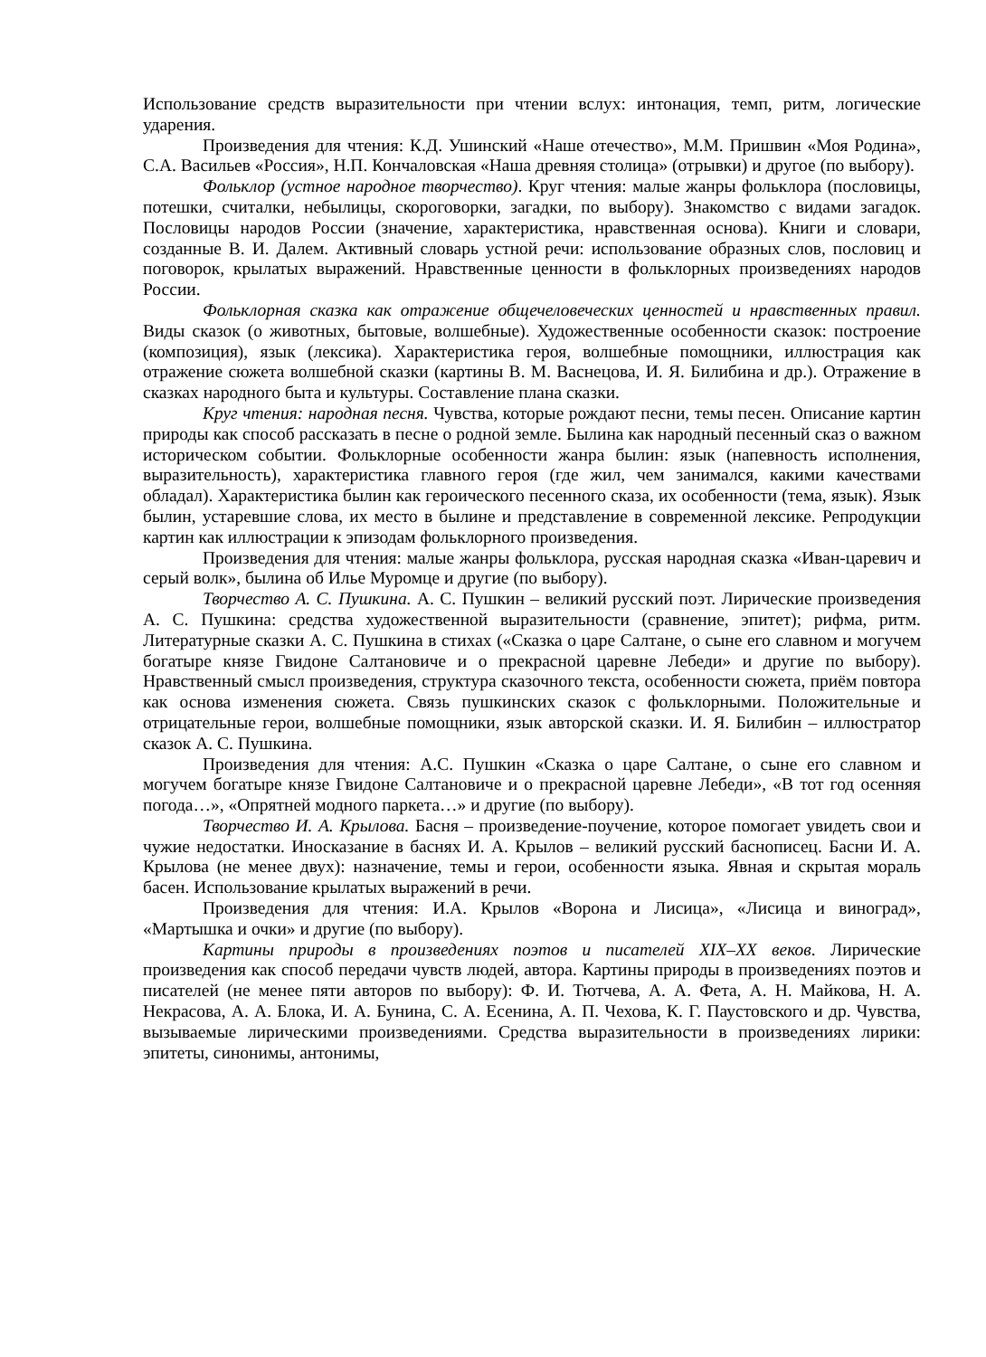Использование средств выразительности при чтении вслух: интонация, темп, ритм, логические ударения.
Произведения для чтения: К.Д. Ушинский «Наше отечество», М.М. Пришвин «Моя Родина», С.А. Васильев «Россия», Н.П. Кончаловская «Наша древняя столица» (отрывки) и другое (по выбору).
Фольклор (устное народное творчество). Круг чтения: малые жанры фольклора (пословицы, потешки, считалки, небылицы, скороговорки, загадки, по выбору). Знакомство с видами загадок. Пословицы народов России (значение, характеристика, нравственная основа). Книги и словари, созданные В. И. Далем. Активный словарь устной речи: использование образных слов, пословиц и поговорок, крылатых выражений. Нравственные ценности в фольклорных произведениях народов России.
Фольклорная сказка как отражение общечеловеческих ценностей и нравственных правил. Виды сказок (о животных, бытовые, волшебные). Художественные особенности сказок: построение (композиция), язык (лексика). Характеристика героя, волшебные помощники, иллюстрация как отражение сюжета волшебной сказки (картины В. М. Васнецова, И. Я. Билибина и др.). Отражение в сказках народного быта и культуры. Составление плана сказки.
Круг чтения: народная песня. Чувства, которые рождают песни, темы песен. Описание картин природы как способ рассказать в песне о родной земле. Былина как народный песенный сказ о важном историческом событии. Фольклорные особенности жанра былин: язык (напевность исполнения, выразительность), характеристика главного героя (где жил, чем занимался, какими качествами обладал). Характеристика былин как героического песенного сказа, их особенности (тема, язык). Язык былин, устаревшие слова, их место в былине и представление в современной лексике. Репродукции картин как иллюстрации к эпизодам фольклорного произведения.
Произведения для чтения: малые жанры фольклора, русская народная сказка «Иван-царевич и серый волк», былина об Илье Муромце и другие (по выбору).
Творчество А. С. Пушкина. А. С. Пушкин – великий русский поэт. Лирические произведения А. С. Пушкина: средства художественной выразительности (сравнение, эпитет); рифма, ритм. Литературные сказки А. С. Пушкина в стихах («Сказка о царе Салтане, о сыне его славном и могучем богатыре князе Гвидоне Салтановиче и о прекрасной царевне Лебеди» и другие по выбору). Нравственный смысл произведения, структура сказочного текста, особенности сюжета, приём повтора как основа изменения сюжета. Связь пушкинских сказок с фольклорными. Положительные и отрицательные герои, волшебные помощники, язык авторской сказки. И. Я. Билибин – иллюстратор сказок А. С. Пушкина.
Произведения для чтения: А.С. Пушкин «Сказка о царе Салтане, о сыне его славном и могучем богатыре князе Гвидоне Салтановиче и о прекрасной царевне Лебеди», «В тот год осенняя погода…», «Опрятней модного паркета…» и другие (по выбору).
Творчество И. А. Крылова. Басня – произведение-поучение, которое помогает увидеть свои и чужие недостатки. Иносказание в баснях И. А. Крылов – великий русский баснописец. Басни И. А. Крылова (не менее двух): назначение, темы и герои, особенности языка. Явная и скрытая мораль басен. Использование крылатых выражений в речи.
Произведения для чтения: И.А. Крылов «Ворона и Лисица», «Лисица и виноград», «Мартышка и очки» и другие (по выбору).
Картины природы в произведениях поэтов и писателей XIX–XX веков. Лирические произведения как способ передачи чувств людей, автора. Картины природы в произведениях поэтов и писателей (не менее пяти авторов по выбору): Ф. И. Тютчева, А. А. Фета, А. Н. Майкова, Н. А. Некрасова, А. А. Блока, И. А. Бунина, С. А. Есенина, А. П. Чехова, К. Г. Паустовского и др. Чувства, вызываемые лирическими произведениями. Средства выразительности в произведениях лирики: эпитеты, синонимы, антонимы,